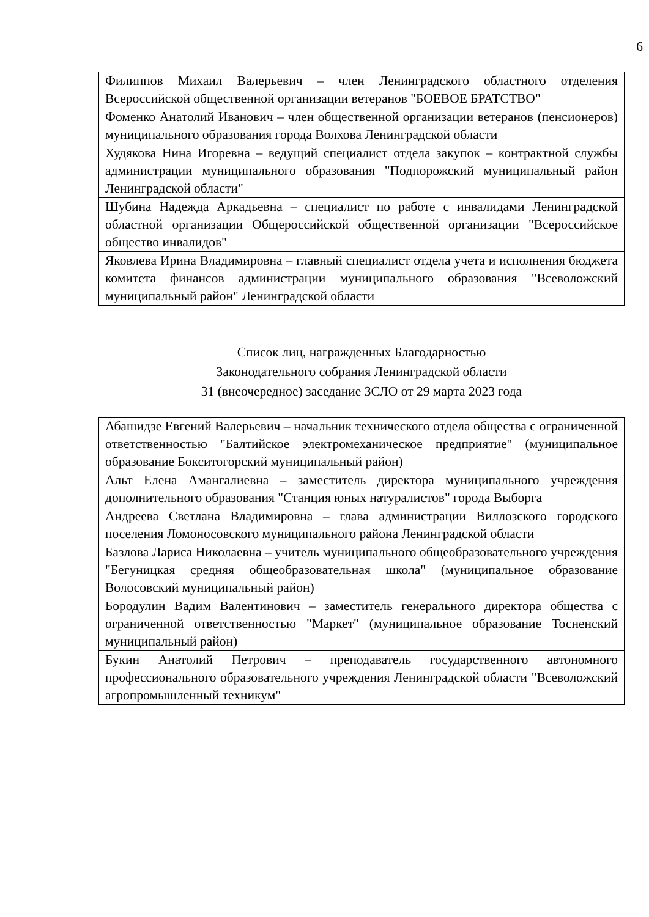6
| Филиппов Михаил Валерьевич – член Ленинградского областного отделения Всероссийской общественной организации ветеранов "БОЕВОЕ БРАТСТВО" |
| Фоменко Анатолий Иванович – член общественной организации ветеранов (пенсионеров) муниципального образования города Волхова Ленинградской области |
| Худякова Нина Игоревна – ведущий специалист отдела закупок – контрактной службы администрации муниципального образования "Подпорожский муниципальный район Ленинградской области" |
| Шубина Надежда Аркадьевна – специалист по работе с инвалидами Ленинградской областной организации Общероссийской общественной организации "Всероссийское общество инвалидов" |
| Яковлева Ирина Владимировна – главный специалист отдела учета и исполнения бюджета комитета финансов администрации муниципального образования "Всеволожский муниципальный район" Ленинградской области |
Список лиц, награжденных Благодарностью
Законодательного собрания Ленинградской области
31 (внеочередное) заседание ЗСЛО от 29 марта 2023 года
| Абашидзе Евгений Валерьевич – начальник технического отдела общества с ограниченной ответственностью "Балтийское электромеханическое предприятие" (муниципальное образование Бокситогорский муниципальный район) |
| Альт Елена Амангалиевна – заместитель директора муниципального учреждения дополнительного образования "Станция юных натуралистов" города Выборга |
| Андреева Светлана Владимировна – глава администрации Виллозского городского поселения Ломоносовского муниципального района Ленинградской области |
| Базлова Лариса Николаевна – учитель муниципального общеобразовательного учреждения "Бегуницкая средняя общеобразовательная школа" (муниципальное образование Волосовский муниципальный район) |
| Бородулин Вадим Валентинович – заместитель генерального директора общества с ограниченной ответственностью "Маркет" (муниципальное образование Тосненский муниципальный район) |
| Букин Анатолий Петрович – преподаватель государственного автономного профессионального образовательного учреждения Ленинградской области "Всеволожский агропромышленный техникум" |